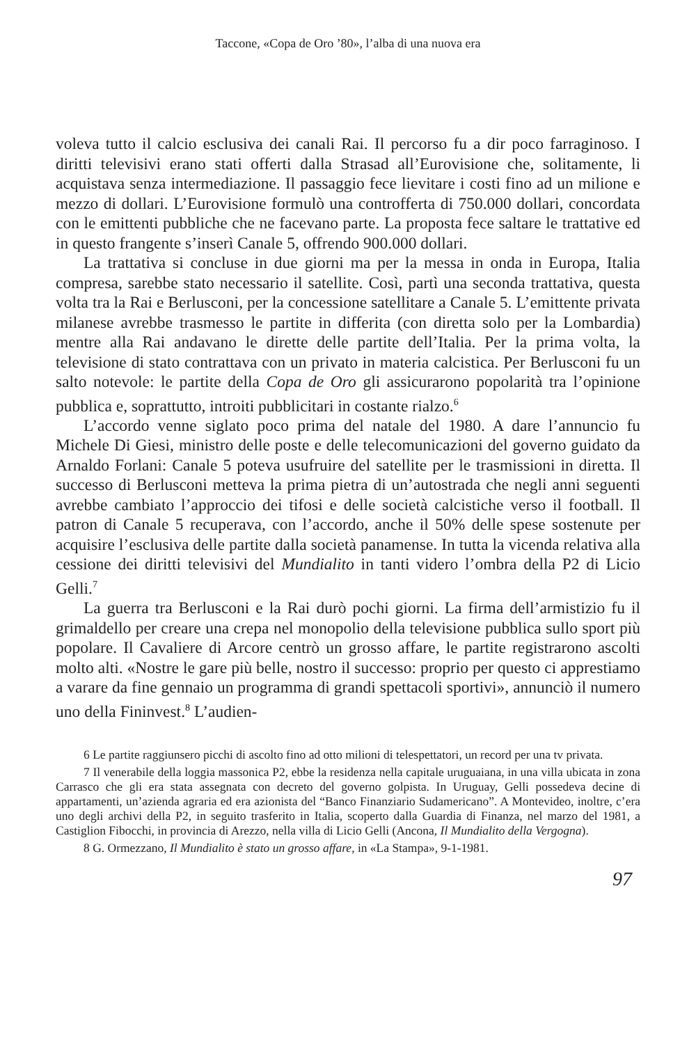Taccone, «Copa de Oro ’80», l’alba di una nuova era
voleva tutto il calcio esclusiva dei canali Rai. Il percorso fu a dir poco farraginoso. I diritti televisivi erano stati offerti dalla Strasad all’Eurovisione che, solitamente, li acquistava senza intermediazione. Il passaggio fece lievitare i costi fino ad un milione e mezzo di dollari. L’Eurovisione formulò una controfferta di 750.000 dollari, concordata con le emittenti pubbliche che ne facevano parte. La proposta fece saltare le trattative ed in questo frangente s’inserì Canale 5, offrendo 900.000 dollari.
La trattativa si concluse in due giorni ma per la messa in onda in Europa, Italia compresa, sarebbe stato necessario il satellite. Così, partì una seconda trattativa, questa volta tra la Rai e Berlusconi, per la concessione satellitare a Canale 5. L’emittente privata milanese avrebbe trasmesso le partite in differita (con diretta solo per la Lombardia) mentre alla Rai andavano le dirette delle partite dell’Italia. Per la prima volta, la televisione di stato contrattava con un privato in materia calcistica. Per Berlusconi fu un salto notevole: le partite della Copa de Oro gli assicurarono popolarità tra l’opinione pubblica e, soprattutto, introiti pubblicitari in costante rialzo.<sup>6</sup>
L’accordo venne siglato poco prima del natale del 1980. A dare l’annuncio fu Michele Di Giesi, ministro delle poste e delle telecomunicazioni del governo guidato da Arnaldo Forlani: Canale 5 poteva usufruire del satellite per le trasmissioni in diretta. Il successo di Berlusconi metteva la prima pietra di un’autostrada che negli anni seguenti avrebbe cambiato l’approccio dei tifosi e delle società calcistiche verso il football. Il patron di Canale 5 recuperava, con l’accordo, anche il 50% delle spese sostenute per acquisire l’esclusiva delle partite dalla società panamense. In tutta la vicenda relativa alla cessione dei diritti televisivi del Mundialito in tanti videro l’ombra della P2 di Licio Gelli.<sup>7</sup>
La guerra tra Berlusconi e la Rai durò pochi giorni. La firma dell’armistizio fu il grimaldello per creare una crepa nel monopolio della televisione pubblica sullo sport più popolare. Il Cavaliere di Arcore centrò un grosso affare, le partite registrarono ascolti molto alti. «Nostre le gare più belle, nostro il successo: proprio per questo ci apprestiamo a varare da fine gennaio un programma di grandi spettacoli sportivi», annunciò il numero uno della Fininvest.<sup>8</sup> L’audien-
6 Le partite raggiunsero picchi di ascolto fino ad otto milioni di telespettatori, un record per una tv privata.
7 Il venerabile della loggia massonica P2, ebbe la residenza nella capitale uruguaiana, in una villa ubicata in zona Carrasco che gli era stata assegnata con decreto del governo golpista. In Uruguay, Gelli possedeva decine di appartamenti, un’azienda agraria ed era azionista del “Banco Finanziario Sudamericano”. A Montevideo, inoltre, c’era uno degli archivi della P2, in seguito trasferito in Italia, scoperto dalla Guardia di Finanza, nel marzo del 1981, a Castiglion Fibocchi, in provincia di Arezzo, nella villa di Licio Gelli (Ancona, Il Mundialito della Vergogna).
8 G. Ormezzano, Il Mundialito è stato un grosso affare, in «La Stampa», 9-1-1981.
97